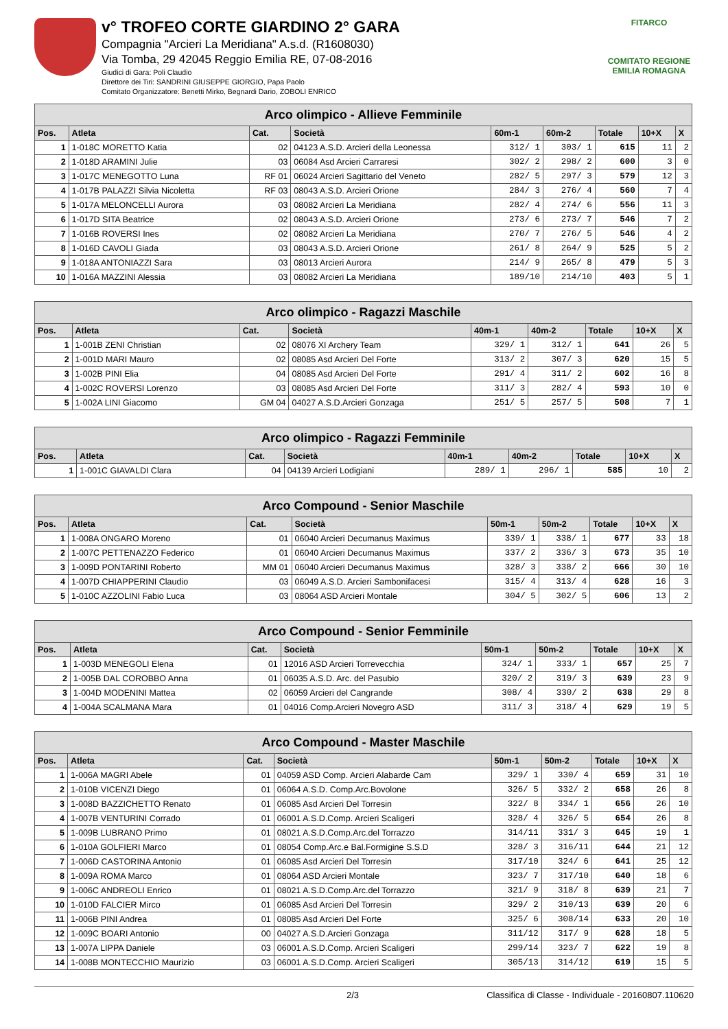v° TROFEO CORTE GIARDINO 2° GARA
Compagnia "Arcieri La Meridiana" A.s.d. (R1608030)
Via Tomba, 29 42045 Reggio Emilia RE, 07-08-2016
Giudici di Gara: Poli Claudio
Direttore dei Tiri: SANDRINI GIUSEPPE GIORGIO, Papa Paolo
Comitato Organizzatore: Benetti Mirko, Begnardi Dario, ZOBOLI ENRICO
FITARCO
COMITATO REGIONE EMILIA ROMAGNA
| Arco olimpico - Allieve Femminile | | | | | | | | |
| Pos. | Atleta | Cat. | Società | 60m-1 | 60m-2 | Totale | 10+X | X |
| 1 | 1-018C MORETTO Katia | 02 | 04123 A.S.D. Arcieri della Leonessa | 312/ 1 | 303/ 1 | 615 | 11 | 2 |
| 2 | 1-018D ARAMINI Julie | 03 | 06084 Asd Arcieri Carraresi | 302/ 2 | 298/ 2 | 600 | 3 | 0 |
| 3 | 1-017C MENEGOTTO Luna | RF 01 | 06024 Arcieri Sagittario del Veneto | 282/ 5 | 297/ 3 | 579 | 12 | 3 |
| 4 | 1-017B PALAZZI Silvia Nicoletta | RF 03 | 08043 A.S.D. Arcieri Orione | 284/ 3 | 276/ 4 | 560 | 7 | 4 |
| 5 | 1-017A MELONCELLI Aurora | 03 | 08082 Arcieri La Meridiana | 282/ 4 | 274/ 6 | 556 | 11 | 3 |
| 6 | 1-017D SITA Beatrice | 02 | 08043 A.S.D. Arcieri Orione | 273/ 6 | 273/ 7 | 546 | 7 | 2 |
| 7 | 1-016B ROVERSI Ines | 02 | 08082 Arcieri La Meridiana | 270/ 7 | 276/ 5 | 546 | 4 | 2 |
| 8 | 1-016D CAVOLI Giada | 03 | 08043 A.S.D. Arcieri Orione | 261/ 8 | 264/ 9 | 525 | 5 | 2 |
| 9 | 1-018A ANTONIAZZI Sara | 03 | 08013 Arcieri Aurora | 214/ 9 | 265/ 8 | 479 | 5 | 3 |
| 10 | 1-016A MAZZINI Alessia | 03 | 08082 Arcieri La Meridiana | 189/10 | 214/10 | 403 | 5 | 1 |
| Arco olimpico - Ragazzi Maschile | | | | | | | | |
| Pos. | Atleta | Cat. | Società | 40m-1 | 40m-2 | Totale | 10+X | X |
| 1 | 1-001B ZENI Christian | 02 | 08076 XI Archery Team | 329/ 1 | 312/ 1 | 641 | 26 | 5 |
| 2 | 1-001D MARI Mauro | 02 | 08085 Asd Arcieri Del Forte | 313/ 2 | 307/ 3 | 620 | 15 | 5 |
| 3 | 1-002B PINI Elia | 04 | 08085 Asd Arcieri Del Forte | 291/ 4 | 311/ 2 | 602 | 16 | 8 |
| 4 | 1-002C ROVERSI Lorenzo | 03 | 08085 Asd Arcieri Del Forte | 311/ 3 | 282/ 4 | 593 | 10 | 0 |
| 5 | 1-002A LINI Giacomo | GM 04 | 04027 A.S.D.Arcieri Gonzaga | 251/ 5 | 257/ 5 | 508 | 7 | 1 |
| Arco olimpico - Ragazzi Femminile | | | | | | | | |
| Pos. | Atleta | Cat. | Società | 40m-1 | 40m-2 | Totale | 10+X | X |
| 1 | 1-001C GIAVALDI Clara | 04 | 04139 Arcieri Lodigiani | 289/ 1 | 296/ 1 | 585 | 10 | 2 |
| Arco Compound - Senior Maschile | | | | | | | | |
| Pos. | Atleta | Cat. | Società | 50m-1 | 50m-2 | Totale | 10+X | X |
| 1 | 1-008A ONGARO Moreno | 01 | 06040 Arcieri Decumanus Maximus | 339/ 1 | 338/ 1 | 677 | 33 | 18 |
| 2 | 1-007C PETTENAZZO Federico | 01 | 06040 Arcieri Decumanus Maximus | 337/ 2 | 336/ 3 | 673 | 35 | 10 |
| 3 | 1-009D PONTARINI Roberto | MM 01 | 06040 Arcieri Decumanus Maximus | 328/ 3 | 338/ 2 | 666 | 30 | 10 |
| 4 | 1-007D CHIAPPERINI Claudio | 03 | 06049 A.S.D. Arcieri Sambonifacesi | 315/ 4 | 313/ 4 | 628 | 16 | 3 |
| 5 | 1-010C AZZOLINI Fabio Luca | 03 | 08064 ASD Arcieri Montale | 304/ 5 | 302/ 5 | 606 | 13 | 2 |
| Arco Compound - Senior Femminile | | | | | | | | |
| Pos. | Atleta | Cat. | Società | 50m-1 | 50m-2 | Totale | 10+X | X |
| 1 | 1-003D MENEGOLI Elena | 01 | 12016 ASD Arcieri Torrevecchia | 324/ 1 | 333/ 1 | 657 | 25 | 7 |
| 2 | 1-005B DAL COROBBO Anna | 01 | 06035 A.S.D. Arc. del Pasubio | 320/ 2 | 319/ 3 | 639 | 23 | 9 |
| 3 | 1-004D MODENINI Mattea | 02 | 06059 Arcieri del Cangrande | 308/ 4 | 330/ 2 | 638 | 29 | 8 |
| 4 | 1-004A SCALMANA Mara | 01 | 04016 Comp.Arcieri Novegro ASD | 311/ 3 | 318/ 4 | 629 | 19 | 5 |
| Arco Compound - Master Maschile | | | | | | | | |
| Pos. | Atleta | Cat. | Società | 50m-1 | 50m-2 | Totale | 10+X | X |
| 1 | 1-006A MAGRI Abele | 01 | 04059 ASD Comp. Arcieri Alabarde Cam | 329/ 1 | 330/ 4 | 659 | 31 | 10 |
| 2 | 1-010B VICENZI Diego | 01 | 06064 A.S.D. Comp.Arc.Bovolone | 326/ 5 | 332/ 2 | 658 | 26 | 8 |
| 3 | 1-008D BAZZICHETTO Renato | 01 | 06085 Asd Arcieri Del Torresin | 322/ 8 | 334/ 1 | 656 | 26 | 10 |
| 4 | 1-007B VENTURINI Corrado | 01 | 06001 A.S.D.Comp. Arcieri Scaligeri | 328/ 4 | 326/ 5 | 654 | 26 | 8 |
| 5 | 1-009B LUBRANO Primo | 01 | 08021 A.S.D.Comp.Arc.del Torrazzo | 314/11 | 331/ 3 | 645 | 19 | 1 |
| 6 | 1-010A GOLFIERI Marco | 01 | 08054 Comp.Arc.e Bal.Formigine S.S.D | 328/ 3 | 316/11 | 644 | 21 | 12 |
| 7 | 1-006D CASTORINA Antonio | 01 | 06085 Asd Arcieri Del Torresin | 317/10 | 324/ 6 | 641 | 25 | 12 |
| 8 | 1-009A ROMA Marco | 01 | 08064 ASD Arcieri Montale | 323/ 7 | 317/10 | 640 | 18 | 6 |
| 9 | 1-006C ANDREOLI Enrico | 01 | 08021 A.S.D.Comp.Arc.del Torrazzo | 321/ 9 | 318/ 8 | 639 | 21 | 7 |
| 10 | 1-010D FALCIER Mirco | 01 | 06085 Asd Arcieri Del Torresin | 329/ 2 | 310/13 | 639 | 20 | 6 |
| 11 | 1-006B PINI Andrea | 01 | 08085 Asd Arcieri Del Forte | 325/ 6 | 308/14 | 633 | 20 | 10 |
| 12 | 1-009C BOARI Antonio | 00 | 04027 A.S.D.Arcieri Gonzaga | 311/12 | 317/ 9 | 628 | 18 | 5 |
| 13 | 1-007A LIPPA Daniele | 03 | 06001 A.S.D.Comp. Arcieri Scaligeri | 299/14 | 323/ 7 | 622 | 19 | 8 |
| 14 | 1-008B MONTECCHIO Maurizio | 03 | 06001 A.S.D.Comp. Arcieri Scaligeri | 305/13 | 314/12 | 619 | 15 | 5 |
2/3 Classifica di Classe - Individuale - 20160807.110620